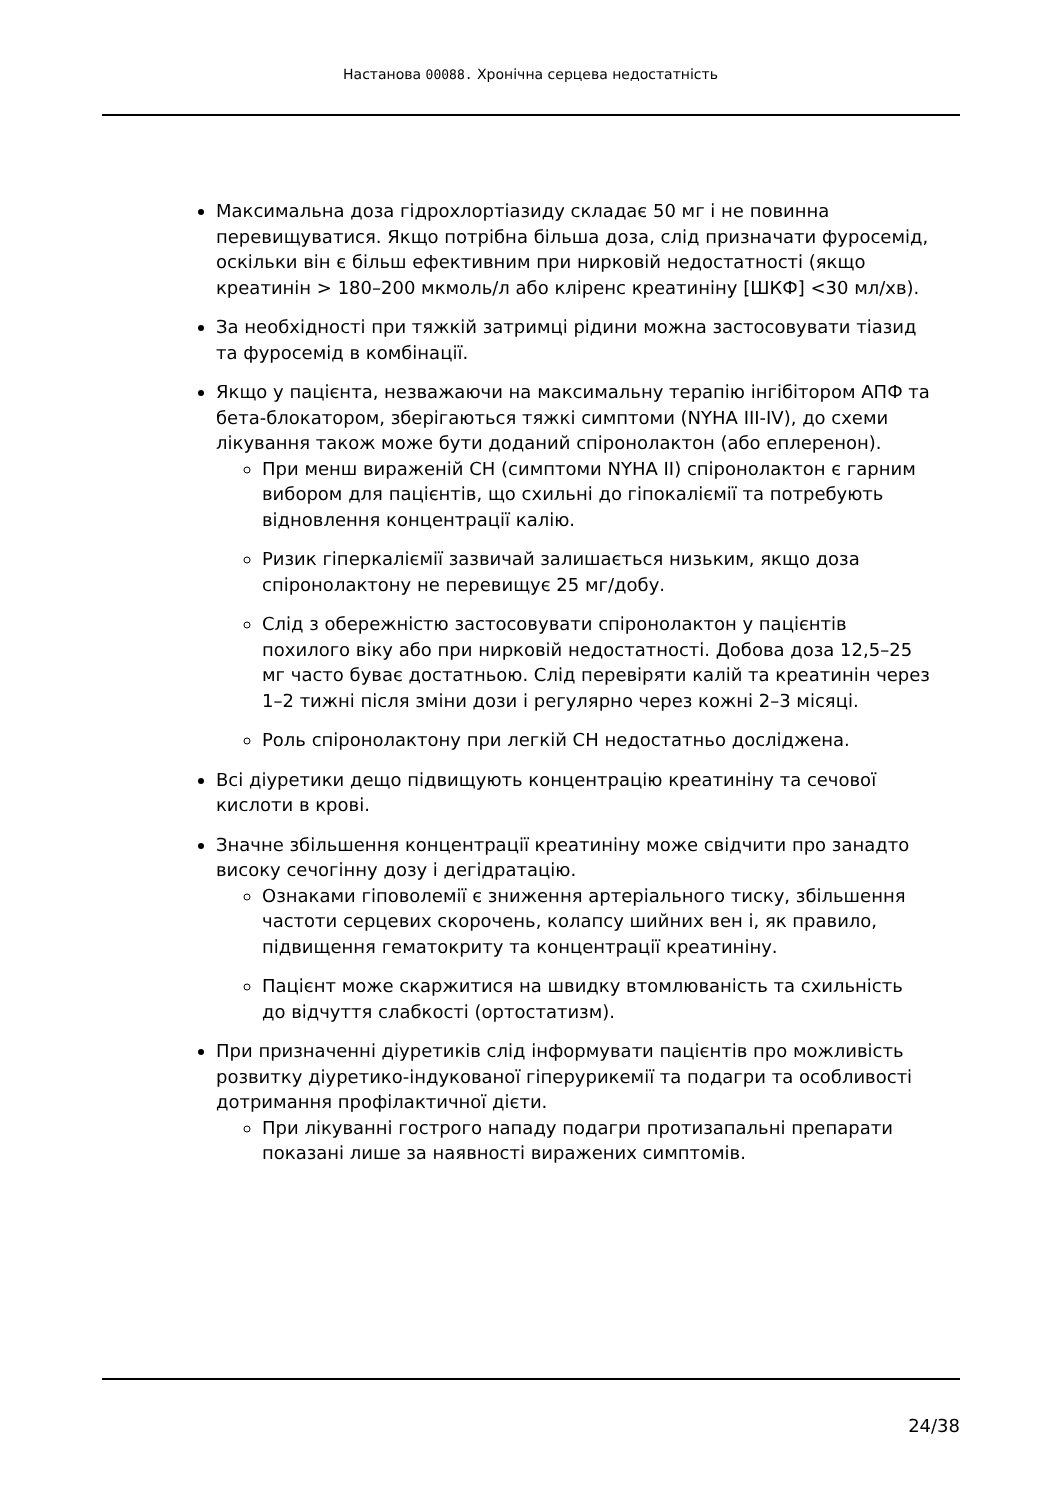Настанова 00088. Хронічна серцева недостатність
Максимальна доза гідрохлортіазиду складає 50 мг і не повинна перевищуватися. Якщо потрібна більша доза, слід призначати фуросемід, оскільки він є більш ефективним при нирковій недостатності (якщо креатинін > 180–200 мкмоль/л або кліренс креатиніну [ШКФ] <30 мл/хв).
За необхідності при тяжкій затримці рідини можна застосовувати тіазид та фуросемід в комбінації.
Якщо у пацієнта, незважаючи на максимальну терапію інгібітором АПФ та бета-блокатором, зберігаються тяжкі симптоми (NYHA III-IV), до схеми лікування також може бути доданий спіронолактон (або еплеренон).
При менш вираженій СН (симптоми NYHA II) спіронолактон є гарним вибором для пацієнтів, що схильні до гіпокаліємії та потребують відновлення концентрації калію.
Ризик гіперкаліємії зазвичай залишається низьким, якщо доза спіронолактону не перевищує 25 мг/добу.
Слід з обережністю застосовувати спіронолактон у пацієнтів похилого віку або при нирковій недостатності. Добова доза 12,5–25 мг часто буває достатньою. Слід перевіряти калій та креатинін через 1–2 тижні після зміни дози і регулярно через кожні 2–3 місяці.
Роль спіронолактону при легкій СН недостатньо досліджена.
Всі діуретики дещо підвищують концентрацію креатиніну та сечової кислоти в крові.
Значне збільшення концентрації креатиніну може свідчити про занадто високу сечогінну дозу і дегідратацію.
Ознаками гіповолемії є зниження артеріального тиску, збільшення частоти серцевих скорочень, колапсу шийних вен і, як правило, підвищення гематокриту та концентрації креатиніну.
Пацієнт може скаржитися на швидку втомлюваність та схильність до відчуття слабкості (ортостатизм).
При призначенні діуретиків слід інформувати пацієнтів про можливість розвитку діуретико-індукованої гіперурикемії та подагри та особливості дотримання профілактичної дієти.
При лікуванні гострого нападу подагри протизапальні препарати показані лише за наявності виражених симптомів.
24/38